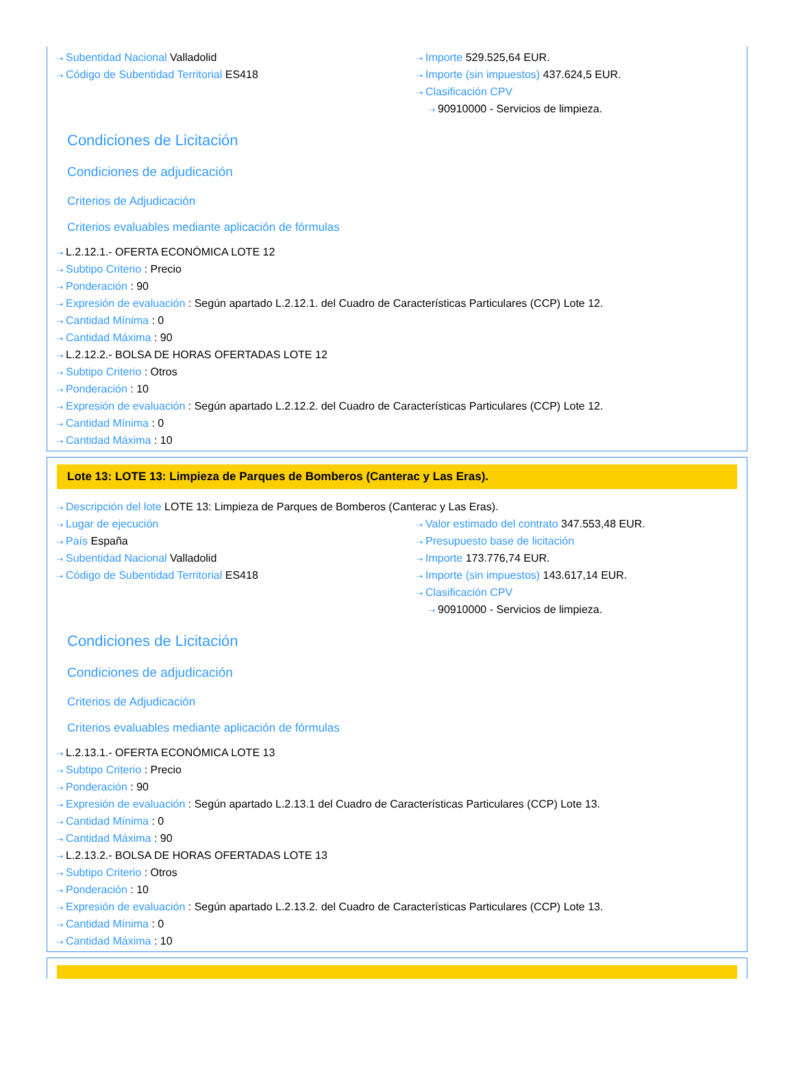⇢ Subentidad Nacional Valladolid
⇢ Código de Subentidad Territorial ES418
⇢ Importe 529.525,64 EUR.
⇢ Importe (sin impuestos) 437.624,5 EUR.
⇢ Clasificación CPV
⇢ 90910000 - Servicios de limpieza.
Condiciones de Licitación
Condiciones de adjudicación
Criterios de Adjudicación
Criterios evaluables mediante aplicación de fórmulas
⇢ L.2.12.1.- OFERTA ECONÓMICA LOTE 12
⇢ Subtipo Criterio : Precio
⇢ Ponderación : 90
⇢ Expresión de evaluación : Según apartado L.2.12.1. del Cuadro de Características Particulares (CCP) Lote 12.
⇢ Cantidad Mínima : 0
⇢ Cantidad Máxima : 90
⇢ L.2.12.2.- BOLSA DE HORAS OFERTADAS LOTE 12
⇢ Subtipo Criterio : Otros
⇢ Ponderación : 10
⇢ Expresión de evaluación : Según apartado L.2.12.2. del Cuadro de Características Particulares (CCP) Lote 12.
⇢ Cantidad Mínima : 0
⇢ Cantidad Máxima : 10
Lote 13: LOTE 13: Limpieza de Parques de Bomberos (Canterac y Las Eras).
⇢ Descripción del lote LOTE 13: Limpieza de Parques de Bomberos (Canterac y Las Eras).
⇢ Lugar de ejecución
⇢ País España
⇢ Subentidad Nacional Valladolid
⇢ Código de Subentidad Territorial ES418
⇢ Valor estimado del contrato 347.553,48 EUR.
⇢ Presupuesto base de licitación
⇢ Importe 173.776,74 EUR.
⇢ Importe (sin impuestos) 143.617,14 EUR.
⇢ Clasificación CPV
⇢ 90910000 - Servicios de limpieza.
Condiciones de Licitación
Condiciones de adjudicación
Criterios de Adjudicación
Criterios evaluables mediante aplicación de fórmulas
⇢ L.2.13.1.- OFERTA ECONÓMICA LOTE 13
⇢ Subtipo Criterio : Precio
⇢ Ponderación : 90
⇢ Expresión de evaluación : Según apartado L.2.13.1 del Cuadro de Características Particulares (CCP) Lote 13.
⇢ Cantidad Mínima : 0
⇢ Cantidad Máxima : 90
⇢ L.2.13.2.- BOLSA DE HORAS OFERTADAS LOTE 13
⇢ Subtipo Criterio : Otros
⇢ Ponderación : 10
⇢ Expresión de evaluación : Según apartado L.2.13.2. del Cuadro de Características Particulares (CCP) Lote 13.
⇢ Cantidad Mínima : 0
⇢ Cantidad Máxima : 10